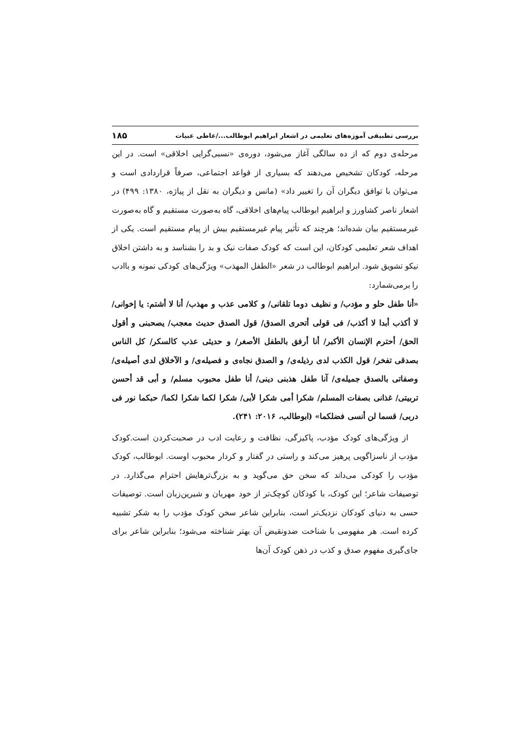بررسی تطبیقی آموزه‌های تعلیمی در اشعار ابراهیم ابوطالب.../عاطی عبیات ۱۸۵
مرحله‌ی دوم که از ده سالگی آغاز می‌شود، دوره‌ی «نسبی‌گرایی اخلاقی» است. در این مرحله، کودکان تشخیص می‌دهند که بسیاری از قواعد اجتماعی، صرفاً قراردادی است و می‌توان با توافق دیگران آن را تغییر داد» (مانس و دیگران به نقل از پیاژه، ۱۳۸۰: ۴۹۹) در اشعار ناصر کشاورز و ابراهیم ابوطالب پیام‌های اخلاقی، گاه به‌صورت مستقیم و گاه به‌صورت غیرمستقیم بیان شده‌اند؛ هرچند که تأثیر پیام غیرمستقیم بیش از پیام مستقیم است. یکی از اهداف شعر تعلیمی کودکان، این است که کودک صفات نیک و بد را بشناسد و به داشتن اخلاق نیکو تشویق شود. ابراهیم ابوطالب در شعر «الطفل المهذب» ویژگی‌های کودکی نمونه و باادب را برمی‌شمارد:
«أنا طفل حلو و مؤدب/ و نظیف دوما تلقانی/ و کلامی عذب و مهذب/ أنا لا أشتم: یا إخوانی/ لا أکذب أبدا لا أکذب/ فی قولی أتحری الصدق/ قول الصدق حدیث معجب/ یصحبنی و أقول الحق/ أحترم الإنسان الأکبر/ أنا أرفق بالطفل الأصغر/ و حدیثی عذب کالسکر/ کل الناس بصدقی تفخر/ قول الکذب لدی رذیله‌ی/ و الصدق نجاه‌ی و فصیله‌ی/ و الآخلاق لدی أصیله‌ی/ وصفاتی بالصدق جمیله‌ی/ آنا طفل هذبنی دینی/ أنا طفل محبوب مسلم/ و أبی قد أحسن تربیتی/ غذانی بصفات المسلم/ شکرا أمی شکرا لأبی/ شکرا لکما شکرا لکما/ حبکما نور فی دربی/ قسما لن أنسی فضلکما» (ابوطالب، ۲۰۱۶: ۲۴۱).
از ویژگی‌های کودک مؤدب، پاکیزگی، نظافت و رعایت ادب در صحبت‌کردن است.کودک مؤدب از ناسزاگویی پرهیز می‌کند و راستی در گفتار و کردار محبوب اوست. ابوطالب، کودک مؤدب را کودکی می‌داند که سخن حق می‌گوید و به بزرگ‌ترهایش احترام می‌گذارد. در توصیفات شاعر؛ این کودک، با کودکان کوچک‌تر از خود مهربان و شیرین‌زبان است. توصیفات حسی به دنیای کودکان نزدیک‌تر است، بنابراین شاعر سخن کودک مؤدب را به شکر تشبیه کرده است. هر مفهومی با شناخت ضدونقیض آن بهتر شناخته می‌شود؛ بنابراین شاعر برای جای‌گیری مفهوم صدق و کذب در ذهن کودک آن‌ها